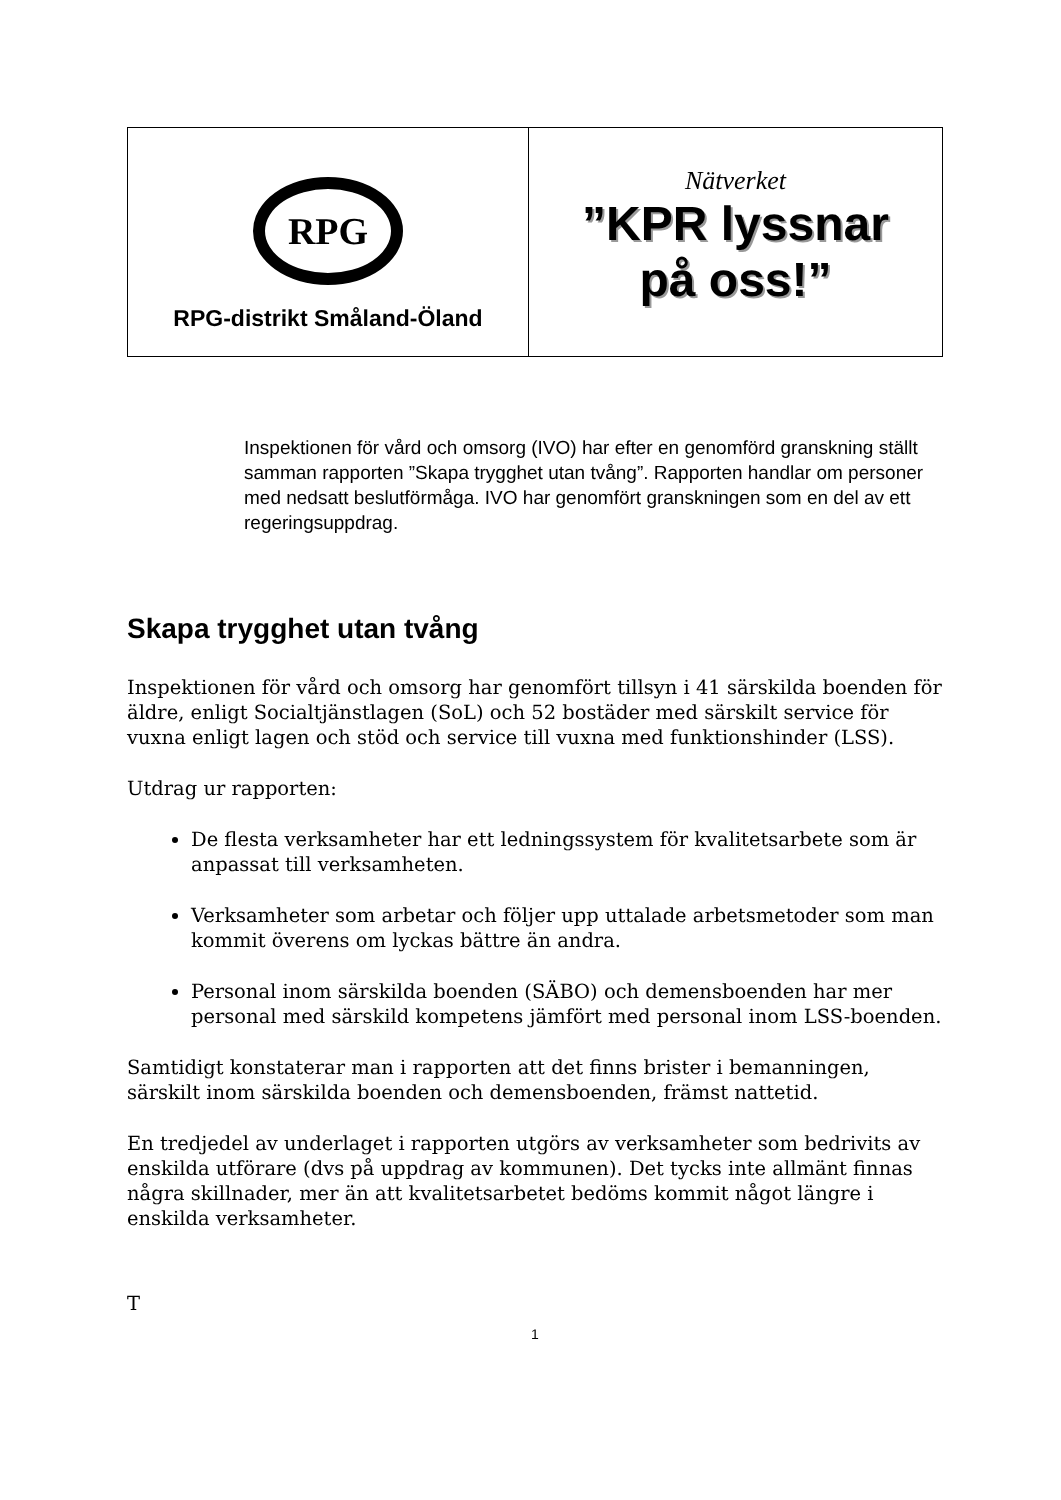RPG
RPG-distrikt Småland-Öland
Nätverket
”KPR lyssnar
på oss!”
Inspektionen för vård och omsorg (IVO) har efter en genomförd granskning ställt samman rapporten ”Skapa trygghet utan tvång”. Rapporten handlar om personer med nedsatt beslutförmåga. IVO har genomfört granskningen som en del av ett regeringsuppdrag.
Skapa trygghet utan tvång
Inspektionen för vård och omsorg har genomfört tillsyn i 41 särskilda boenden för äldre, enligt Socialtjänstlagen (SoL) och 52 bostäder med särskilt service för vuxna enligt lagen och stöd och service till vuxna med funktionshinder (LSS).
Utdrag ur rapporten:
De flesta verksamheter har ett ledningssystem för kvalitetsarbete som är anpassat till verksamheten.
Verksamheter som arbetar och följer upp uttalade arbetsmetoder som man kommit överens om lyckas bättre än andra.
Personal inom särskilda boenden (SÄBO) och demensboenden har mer personal med särskild kompetens jämfört med personal inom LSS-boenden.
Samtidigt konstaterar man i rapporten att det finns brister i bemanningen, särskilt inom särskilda boenden och demensboenden, främst nattetid.
En tredjedel av underlaget i rapporten utgörs av verksamheter som bedrivits av enskilda utförare (dvs på uppdrag av kommunen). Det tycks inte allmänt finnas några skillnader, mer än att kvalitetsarbetet bedöms kommit något längre i enskilda verksamheter.
T
1